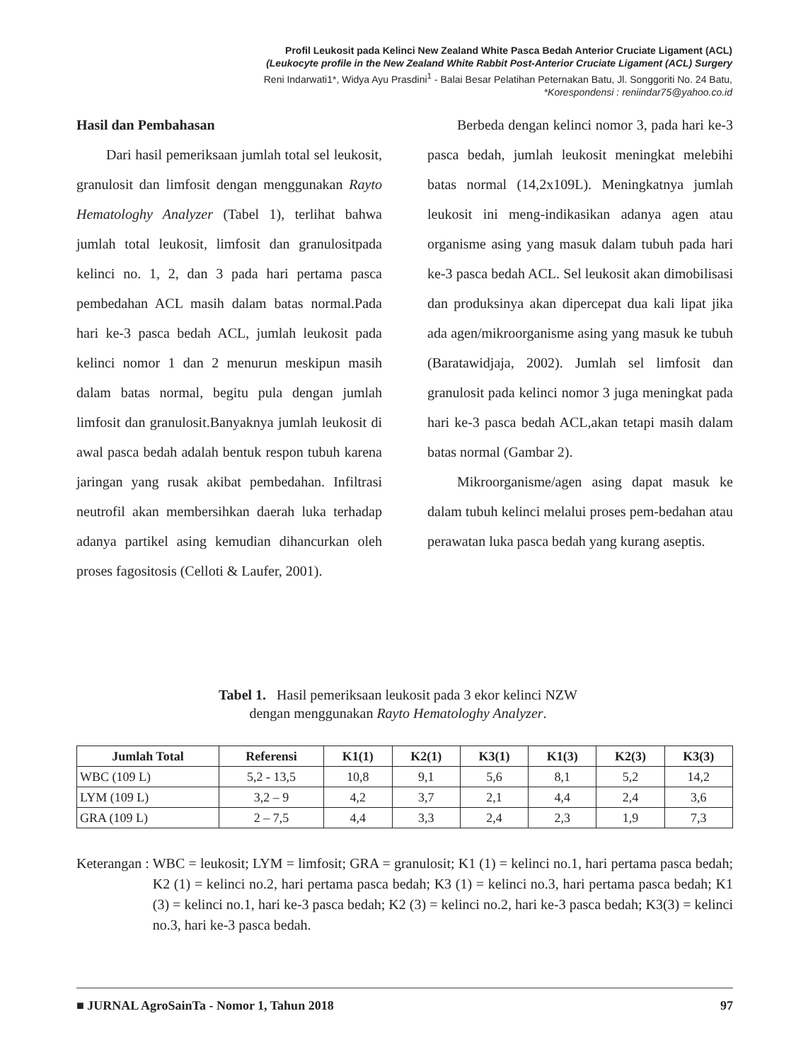Profil Leukosit pada Kelinci New Zealand White Pasca Bedah Anterior Cruciate Ligament (ACL)
(Leukocyte profile in the New Zealand White Rabbit Post-Anterior Cruciate Ligament (ACL) Surgery
Reni Indarwati1*, Widya Ayu Prasdini<sup>1</sup> - Balai Besar Pelatihan Peternakan Batu, Jl. Songgoriti No. 24 Batu,
*Korespondensi : reniindar75@yahoo.co.id
Hasil dan Pembahasan
Dari hasil pemeriksaan jumlah total sel leukosit, granulosit dan limfosit dengan menggunakan Rayto Hematologhy Analyzer (Tabel 1), terlihat bahwa jumlah total leukosit, limfosit dan granulositpada kelinci no. 1, 2, dan 3 pada hari pertama pasca pembedahan ACL masih dalam batas normal.Pada hari ke-3 pasca bedah ACL, jumlah leukosit pada kelinci nomor 1 dan 2 menurun meskipun masih dalam batas normal, begitu pula dengan jumlah limfosit dan granulosit.Banyaknya jumlah leukosit di awal pasca bedah adalah bentuk respon tubuh karena jaringan yang rusak akibat pembedahan. Infiltrasi neutrofil akan membersihkan daerah luka terhadap adanya partikel asing kemudian dihancurkan oleh proses fagositosis (Celloti & Laufer, 2001).
Berbeda dengan kelinci nomor 3, pada hari ke-3 pasca bedah, jumlah leukosit meningkat melebihi batas normal (14,2x109L). Meningkatnya jumlah leukosit ini meng-indikasikan adanya agen atau organisme asing yang masuk dalam tubuh pada hari ke-3 pasca bedah ACL. Sel leukosit akan dimobilisasi dan produksinya akan dipercepat dua kali lipat jika ada agen/mikroorganisme asing yang masuk ke tubuh (Baratawidjaja, 2002). Jumlah sel limfosit dan granulosit pada kelinci nomor 3 juga meningkat pada hari ke-3 pasca bedah ACL,akan tetapi masih dalam batas normal (Gambar 2).
Mikroorganisme/agen asing dapat masuk ke dalam tubuh kelinci melalui proses pem-bedahan atau perawatan luka pasca bedah yang kurang aseptis.
Tabel 1. Hasil pemeriksaan leukosit pada 3 ekor kelinci NZW
dengan menggunakan Rayto Hematologhy Analyzer.
| Jumlah Total | Referensi | K1(1) | K2(1) | K3(1) | K1(3) | K2(3) | K3(3) |
| --- | --- | --- | --- | --- | --- | --- | --- |
| WBC (109 L) | 5,2 - 13,5 | 10,8 | 9,1 | 5,6 | 8,1 | 5,2 | 14,2 |
| LYM (109 L) | 3,2 – 9 | 4,2 | 3,7 | 2,1 | 4,4 | 2,4 | 3,6 |
| GRA (109 L) | 2 – 7,5 | 4,4 | 3,3 | 2,4 | 2,3 | 1,9 | 7,3 |
Keterangan : WBC = leukosit; LYM = limfosit; GRA = granulosit; K1 (1) = kelinci no.1, hari pertama pasca bedah; K2 (1) = kelinci no.2, hari pertama pasca bedah; K3 (1) = kelinci no.3, hari pertama pasca bedah; K1 (3) = kelinci no.1, hari ke-3 pasca bedah; K2 (3) = kelinci no.2, hari ke-3 pasca bedah; K3(3) = kelinci no.3, hari ke-3 pasca bedah.
■ JURNAL AgroSainTa - Nomor 1, Tahun 2018 97